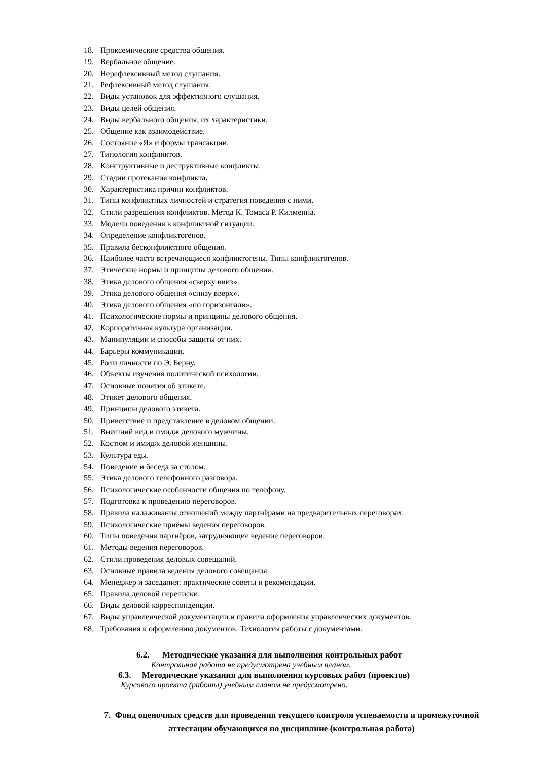18. Проксемические средства общения.
19. Вербальное общение.
20. Нерефлексивный метод слушания.
21. Рефлексивный метод слушания.
22. Виды установок для эффективного слушания.
23. Виды целей общения.
24. Виды вербального общения, их характеристики.
25. Общение как взаимодействие.
26. Состояние «Я» и формы трансакции.
27. Типология конфликтов.
28. Конструктивные и деструктивные конфликты.
29. Стадии протекания конфликта.
30. Характеристика причин конфликтов.
31. Типы конфликтных личностей и стратегия поведения с ними.
32. Стили разрешения конфликтов. Метод К. Томаса Р. Килменна.
33. Модели поведения в конфликтной ситуации.
34. Определение конфликтогенов.
35. Правила бесконфликтного общения.
36. Наиболее часто встречающиеся конфликтогены. Типы конфликтогенов.
37. Этические нормы и принципы делового общения.
38. Этика делового общения «сверху вниз».
39. Этика делового общения «снизу вверх».
40. Этика делового общения «по горизонтали».
41. Психологические нормы и принципы делового общения.
42. Корпоративная культура организации.
43. Манипуляции и способы защиты от них.
44. Барьеры коммуникации.
45. Роли личности по Э. Берну.
46. Объекты изучения политической психологии.
47. Основные понятия об этикете.
48. Этикет делового общения.
49. Принципы делового этикета.
50. Приветствие и представление в деловом общении.
51. Внешний вид и имидж делового мужчины.
52. Костюм и имидж деловой женщины.
53. Культура еды.
54. Поведение и беседа за столом.
55. Этика делового телефонного разговора.
56. Психологические особенности общения по телефону.
57. Подготовка к проведению переговоров.
58. Правила налаживания отношений между партнёрами на предварительных переговорах.
59. Психологические приёмы ведения переговоров.
60. Типы поведения партнёров, затрудняющие ведение переговоров.
61. Методы ведения переговоров.
62. Стили проведения деловых совещаний.
63. Основные правила ведения делового совещания.
64. Менеджер и заседания: практические советы и рекомендации.
65. Правила деловой переписки.
66. Виды деловой корреспонденции.
67. Виды управленческой документации и правила оформления управленческих документов.
68. Требования к оформлению документов. Технология работы с документами.
6.2. Методические указания для выполнения контрольных работ
Контрольная работа не предусмотрена учебным планом.
6.3. Методические указания для выполнения курсовых работ (проектов)
Курсового проекта (работы) учебным планом не предусмотрено.
7. Фонд оценочных средств для проведения текущего контроля успеваемости и промежуточной аттестации обучающихся по дисциплине (контрольная работа)